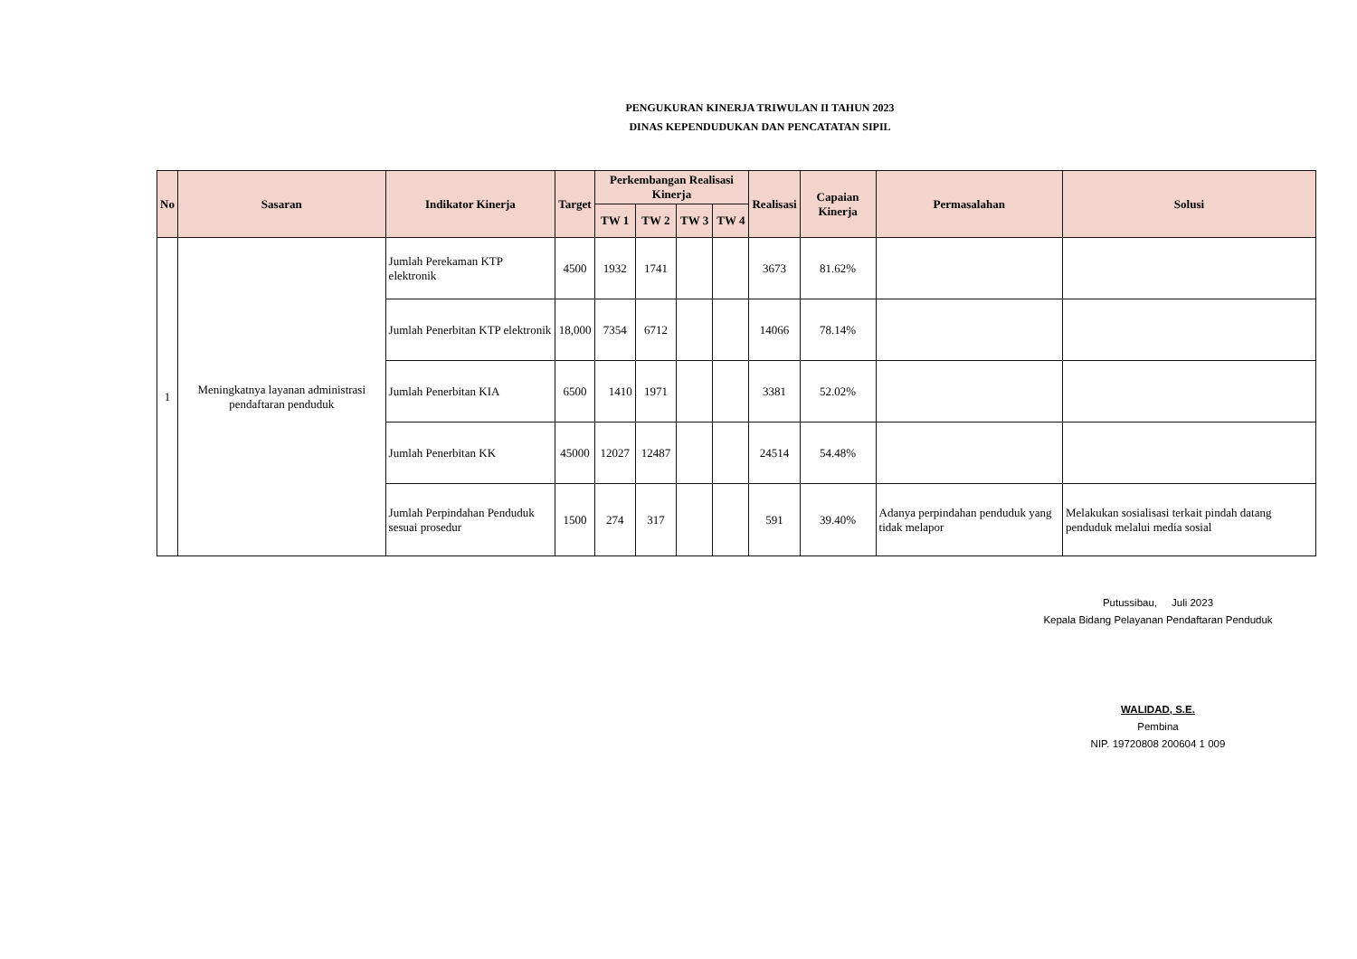PENGUKURAN KINERJA TRIWULAN II TAHUN 2023
DINAS KEPENDUDUKAN DAN PENCATATAN SIPIL
| No | Sasaran | Indikator Kinerja | Target | Perkembangan Realisasi Kinerja | | | | Realisasi | Capaian Kinerja | Permasalahan | Solusi |
| --- | --- | --- | --- | --- | --- | --- | --- | --- | --- | --- | --- |
| | | | | TW 1 | TW 2 | TW 3 | TW 4 | | | | |
| 1 | Meningkatnya layanan administrasi pendaftaran penduduk | Jumlah Perekaman KTP elektronik | 4500 | 1932 | 1741 | | | 3673 | 81.62% | | |
| | | Jumlah Penerbitan KTP elektronik | 18,000 | 7354 | 6712 | | | 14066 | 78.14% | | |
| | | Jumlah Penerbitan KIA | 6500 | 1410 | 1971 | | | 3381 | 52.02% | | |
| | | Jumlah Penerbitan KK | 45000 | 12027 | 12487 | | | 24514 | 54.48% | | |
| | | Jumlah Perpindahan Penduduk sesuai prosedur | 1500 | 274 | 317 | | | 591 | 39.40% | Adanya perpindahan penduduk yang tidak melapor | Melakukan sosialisasi terkait pindah datang penduduk melalui media sosial |
Putussibau, Juli 2023
Kepala Bidang Pelayanan Pendaftaran Penduduk
WALIDAD, S.E.
Pembina
NIP. 19720808 200604 1 009